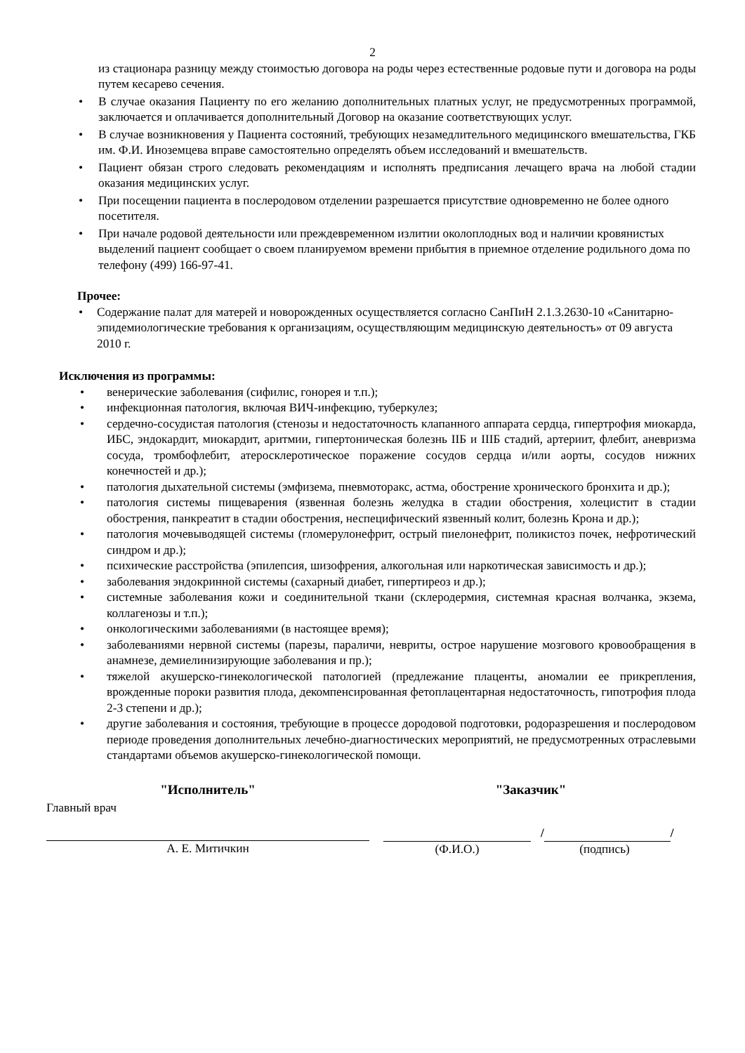2
из стационара разницу между стоимостью договора на роды через естественные родовые пути и договора на роды путем кесарево сечения.
• В случае оказания Пациенту по его желанию дополнительных платных услуг, не предусмотренных программой, заключается и оплачивается дополнительный Договор на оказание соответствующих услуг.
• В случае возникновения у Пациента состояний, требующих незамедлительного медицинского вмешательства, ГКБ им. Ф.И. Иноземцева вправе самостоятельно определять объем исследований и вмешательств.
• Пациент обязан строго следовать рекомендациям и исполнять предписания лечащего врача на любой стадии оказания медицинских услуг.
• При посещении пациента в послеродовом отделении разрешается присутствие одновременно не более одного посетителя.
• При начале родовой деятельности или преждевременном излитии околоплодных вод и наличии кровянистых выделений пациент сообщает о своем планируемом времени прибытия в приемное отделение родильного дома по телефону (499) 166-97-41.
Прочее:
• Содержание палат для матерей и новорожденных осуществляется согласно СанПиН 2.1.3.2630-10 «Санитарно-эпидемиологические требования к организациям, осуществляющим медицинскую деятельность» от 09 августа 2010 г.
Исключения из программы:
• венерические заболевания (сифилис, гонорея и т.п.);
• инфекционная патология, включая ВИЧ-инфекцию, туберкулез;
• сердечно-сосудистая патология (стенозы и недостаточность клапанного аппарата сердца, гипертрофия миокарда, ИБС, эндокардит, миокардит, аритмии, гипертоническая болезнь IIБ и IIIБ стадий, артериит, флебит, аневризма сосуда, тромбофлебит, атеросклеротическое поражение сосудов сердца и/или аорты, сосудов нижних конечностей и др.);
• патология дыхательной системы (эмфизема, пневмоторакс, астма, обострение хронического бронхита и др.);
• патология системы пищеварения (язвенная болезнь желудка в стадии обострения, холецистит в стадии обострения, панкреатит в стадии обострения, неспецифический язвенный колит, болезнь Крона и др.);
• патология мочевыводящей системы (гломерулонефрит, острый пиелонефрит, поликистоз почек, нефротический синдром и др.);
• психические расстройства (эпилепсия, шизофрения, алкогольная или наркотическая зависимость и др.);
• заболевания эндокринной системы (сахарный диабет, гипертиреоз и др.);
• системные заболевания кожи и соединительной ткани (склеродермия, системная красная волчанка, экзема, коллагенозы и т.п.);
• онкологическими заболеваниями (в настоящее время);
• заболеваниями нервной системы (парезы, параличи, невриты, острое нарушение мозгового кровообращения в анамнезе, демиелинизирующие заболевания и пр.);
• тяжелой акушерско-гинекологической патологией (предлежание плаценты, аномалии ее прикрепления, врожденные пороки развития плода, декомпенсированная фетоплацентарная недостаточность, гипотрофия плода 2-3 степени и др.);
• другие заболевания и состояния, требующие в процессе дородовой подготовки, родоразрешения и послеродовом периоде проведения дополнительных лечебно-диагностических мероприятий, не предусмотренных отраслевыми стандартами объемов акушерско-гинекологической помощи.
"Исполнитель"
Главный врач
А. Е. Митичкин
"Заказчик"
/
/
(Ф.И.О.) (подпись)